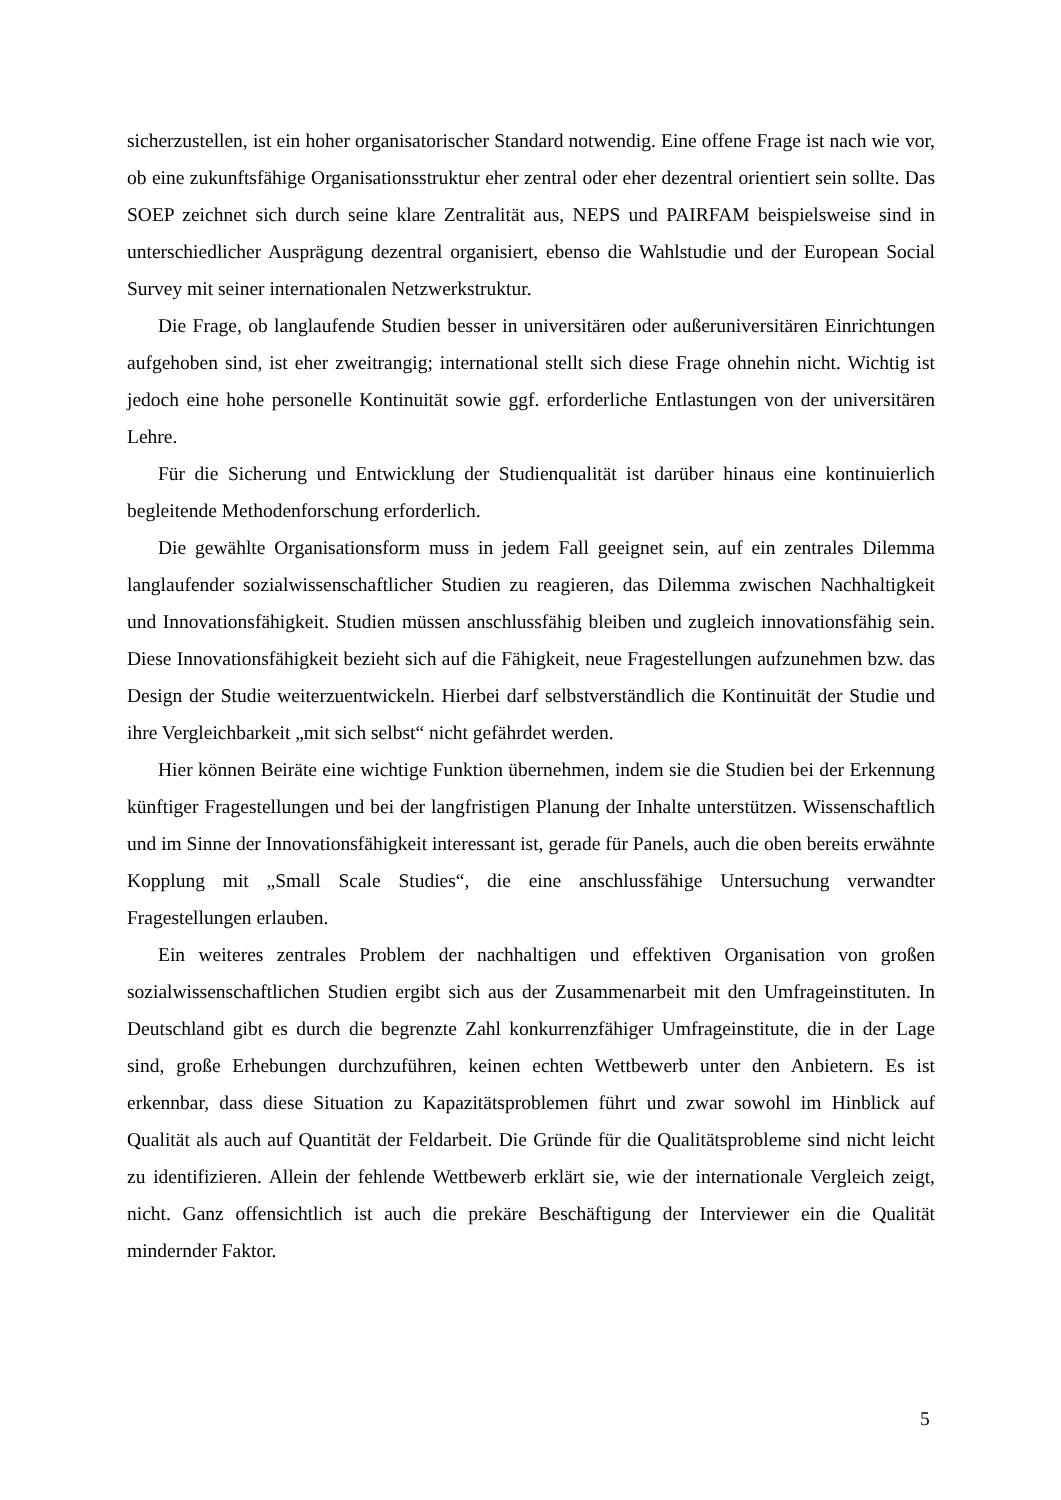sicherzustellen, ist ein hoher organisatorischer Standard notwendig. Eine offene Frage ist nach wie vor, ob eine zukunftsfähige Organisationsstruktur eher zentral oder eher dezentral orientiert sein sollte. Das SOEP zeichnet sich durch seine klare Zentralität aus, NEPS und PAIRFAM beispielsweise sind in unterschiedlicher Ausprägung dezentral organisiert, ebenso die Wahlstudie und der European Social Survey mit seiner internationalen Netzwerkstruktur.
Die Frage, ob langlaufende Studien besser in universitären oder außeruniversitären Einrichtungen aufgehoben sind, ist eher zweitrangig; international stellt sich diese Frage ohnehin nicht. Wichtig ist jedoch eine hohe personelle Kontinuität sowie ggf. erforderliche Entlastungen von der universitären Lehre.
Für die Sicherung und Entwicklung der Studienqualität ist darüber hinaus eine kontinuierlich begleitende Methodenforschung erforderlich.
Die gewählte Organisationsform muss in jedem Fall geeignet sein, auf ein zentrales Dilemma langlaufender sozialwissenschaftlicher Studien zu reagieren, das Dilemma zwischen Nachhaltigkeit und Innovationsfähigkeit. Studien müssen anschlussfähig bleiben und zugleich innovationsfähig sein. Diese Innovationsfähigkeit bezieht sich auf die Fähigkeit, neue Fragestellungen aufzunehmen bzw. das Design der Studie weiterzuentwickeln. Hierbei darf selbstverständlich die Kontinuität der Studie und ihre Vergleichbarkeit „mit sich selbst“ nicht gefährdet werden.
Hier können Beiräte eine wichtige Funktion übernehmen, indem sie die Studien bei der Erkennung künftiger Fragestellungen und bei der langfristigen Planung der Inhalte unterstützen. Wissenschaftlich und im Sinne der Innovationsfähigkeit interessant ist, gerade für Panels, auch die oben bereits erwähnte Kopplung mit „Small Scale Studies“, die eine anschlussfähige Untersuchung verwandter Fragestellungen erlauben.
Ein weiteres zentrales Problem der nachhaltigen und effektiven Organisation von großen sozialwissenschaftlichen Studien ergibt sich aus der Zusammenarbeit mit den Umfrageinstituten. In Deutschland gibt es durch die begrenzte Zahl konkurrenzfähiger Umfrageinstitute, die in der Lage sind, große Erhebungen durchzuführen, keinen echten Wettbewerb unter den Anbietern. Es ist erkennbar, dass diese Situation zu Kapazitätsproblemen führt und zwar sowohl im Hinblick auf Qualität als auch auf Quantität der Feldarbeit. Die Gründe für die Qualitätsprobleme sind nicht leicht zu identifizieren. Allein der fehlende Wettbewerb erklärt sie, wie der internationale Vergleich zeigt, nicht. Ganz offensichtlich ist auch die prekäre Beschäftigung der Interviewer ein die Qualität mindernder Faktor.
5